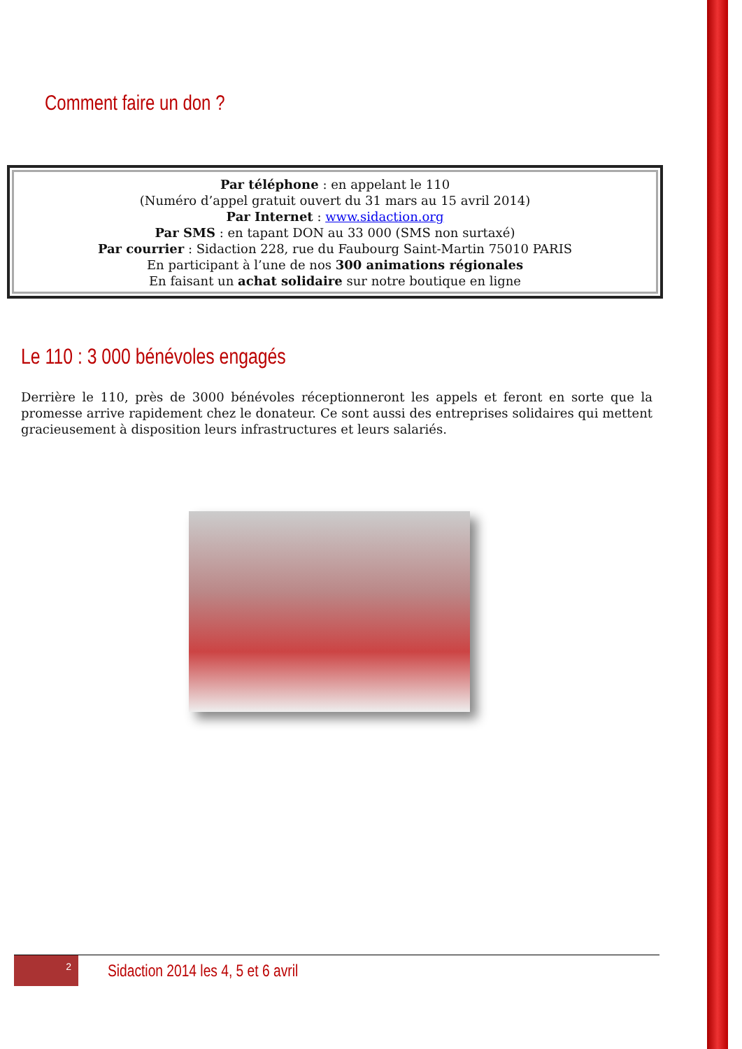Comment faire un don ?
Par téléphone : en appelant le 110
(Numéro d’appel gratuit ouvert du 31 mars au 15 avril 2014)
Par Internet : www.sidaction.org
Par SMS : en tapant DON au 33 000 (SMS non surtaxé)
Par courrier : Sidaction 228, rue du Faubourg Saint-Martin 75010 PARIS
En participant à l’une de nos 300 animations régionales
En faisant un achat solidaire sur notre boutique en ligne
Le 110 : 3 000 bénévoles engagés
Derrière le 110, près de 3000 bénévoles réceptionneront les appels et feront en sorte que la promesse arrive rapidement chez le donateur. Ce sont aussi des entreprises solidaires qui mettent gracieusement à disposition leurs infrastructures et leurs salariés.
2
Sidaction 2014 les 4, 5 et 6 avril